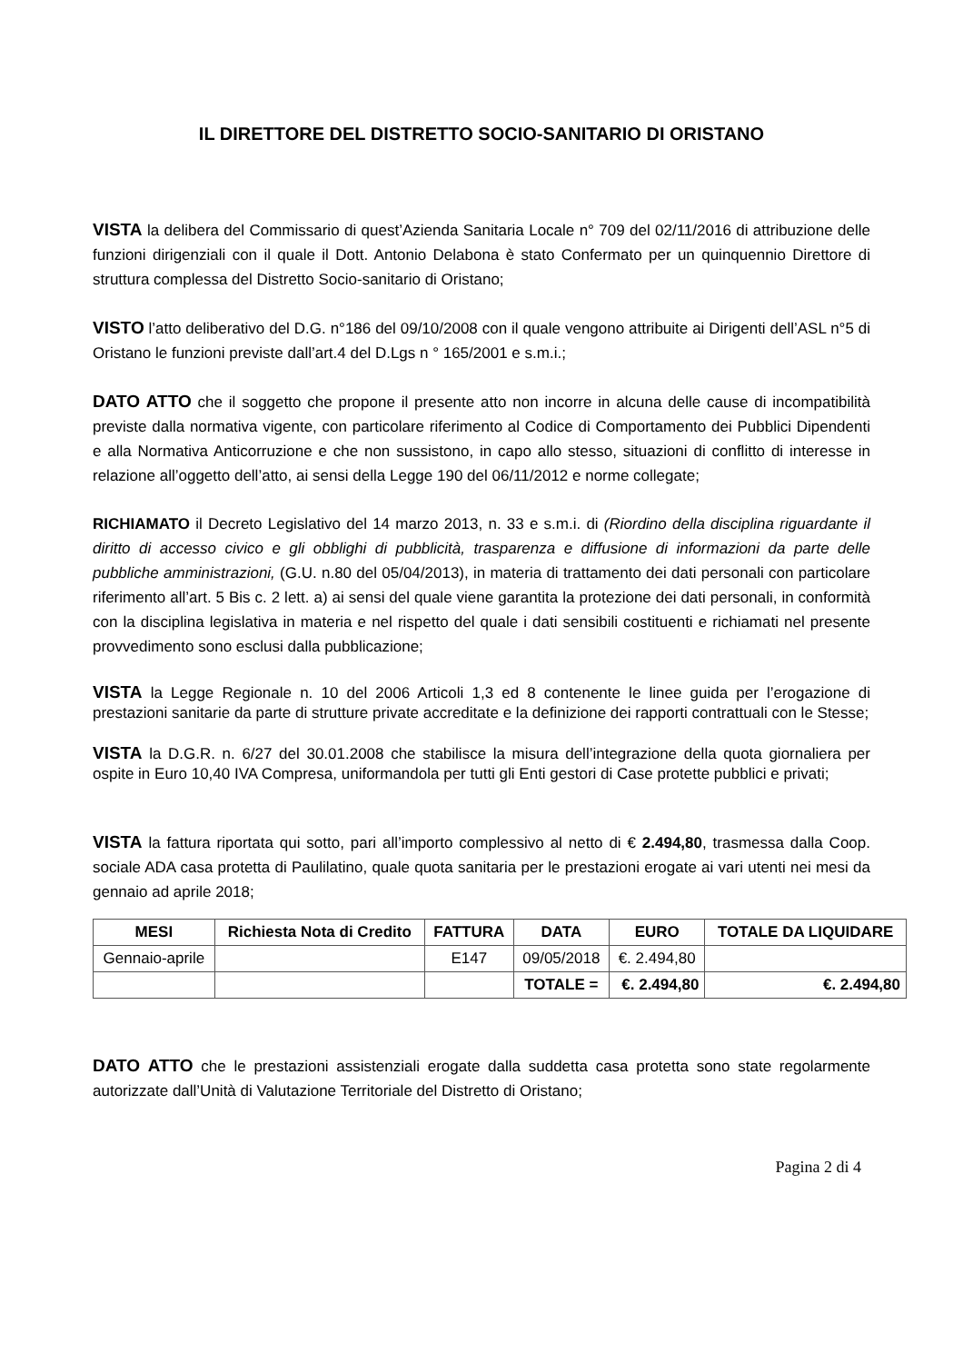IL DIRETTORE DEL DISTRETTO SOCIO-SANITARIO DI ORISTANO
VISTA la delibera del Commissario di quest’Azienda Sanitaria Locale n° 709 del 02/11/2016 di attribuzione delle funzioni dirigenziali con il quale il Dott. Antonio Delabona è stato Confermato per un quinquennio Direttore di struttura complessa del Distretto Socio-sanitario di Oristano;
VISTO l’atto deliberativo del D.G. n°186 del 09/10/2008 con il quale vengono attribuite ai Dirigenti dell’ASL n°5 di Oristano le funzioni previste dall’art.4 del D.Lgs n ° 165/2001 e s.m.i.;
DATO ATTO che il soggetto che propone il presente atto non incorre in alcuna delle cause di incompatibilità previste dalla normativa vigente, con particolare riferimento al Codice di Comportamento dei Pubblici Dipendenti e alla Normativa Anticorruzione e che non sussistono, in capo allo stesso, situazioni di conflitto di interesse in relazione all’oggetto dell’atto, ai sensi della Legge 190 del 06/11/2012 e norme collegate;
RICHIAMATO il Decreto Legislativo del 14 marzo 2013, n. 33 e s.m.i. di (Riordino della disciplina riguardante il diritto di accesso civico e gli obblighi di pubblicità, trasparenza e diffusione di informazioni da parte delle pubbliche amministrazioni, (G.U. n.80 del 05/04/2013), in materia di trattamento dei dati personali con particolare riferimento all’art. 5 Bis c. 2 lett. a) ai sensi del quale viene garantita la protezione dei dati personali, in conformità con la disciplina legislativa in materia e nel rispetto del quale i dati sensibili costituenti e richiamati nel presente provvedimento sono esclusi dalla pubblicazione;
VISTA la Legge Regionale n. 10 del 2006 Articoli 1,3 ed 8 contenente le linee guida per l’erogazione di prestazioni sanitarie da parte di strutture private accreditate e la definizione dei rapporti contrattuali con le Stesse;
VISTA la D.G.R. n. 6/27 del 30.01.2008 che stabilisce la misura dell’integrazione della quota giornaliera per ospite in Euro 10,40 IVA Compresa, uniformandola per tutti gli Enti gestori di Case protette pubblici e privati;
VISTA la fattura riportata qui sotto, pari all’importo complessivo al netto di € 2.494,80, trasmessa dalla Coop. sociale ADA casa protetta di Paulilatino, quale quota sanitaria per le prestazioni erogate ai vari utenti nei mesi da gennaio ad aprile 2018;
| MESI | Richiesta Nota di Credito | FATTURA | DATA | EURO | TOTALE DA LIQUIDARE |
| --- | --- | --- | --- | --- | --- |
| Gennaio-aprile | | E147 | 09/05/2018 | €. 2.494,80 | |
| | | | TOTALE = | €. 2.494,80 | €. 2.494,80 |
DATO ATTO che le prestazioni assistenziali erogate dalla suddetta casa protetta sono state regolarmente autorizzate dall’Unità di Valutazione Territoriale del Distretto di Oristano;
Pagina 2 di 4